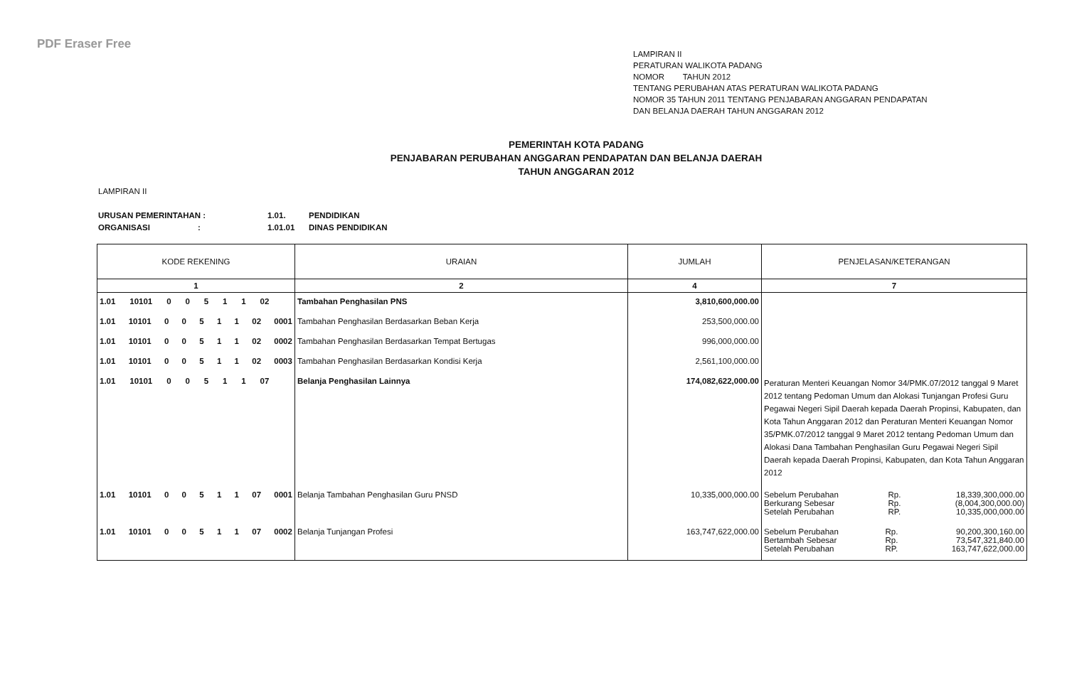PDF Eraser Free
LAMPIRAN II
PERATURAN WALIKOTA PADANG
NOMOR TAHUN 2012
TENTANG PERUBAHAN ATAS PERATURAN WALIKOTA PADANG
NOMOR 35 TAHUN 2011 TENTANG PENJABARAN ANGGARAN PENDAPATAN
DAN BELANJA DAERAH TAHUN ANGGARAN 2012
PEMERINTAH KOTA PADANG
PENJABARAN PERUBAHAN ANGGARAN PENDAPATAN DAN BELANJA DAERAH
TAHUN ANGGARAN 2012
LAMPIRAN II
| URUSAN PEMERINTAHAN : | 1.01. | PENDIDIKAN |
| ORGANISASI : | 1.01.01 | DINAS PENDIDIKAN |
| KODE REKENING | URAIAN | JUMLAH | PENJELASAN/KETERANGAN |
| --- | --- | --- | --- |
| 1 | 2 | 4 | 7 |
| 1.01 10101 0 0 5 1 1 02 | Tambahan Penghasilan PNS | 3,810,600,000.00 | |
| 1.01 10101 0 0 5 1 1 02 0001 | Tambahan Penghasilan Berdasarkan Beban Kerja | 253,500,000.00 | |
| 1.01 10101 0 0 5 1 1 02 0002 | Tambahan Penghasilan Berdasarkan Tempat Bertugas | 996,000,000.00 | |
| 1.01 10101 0 0 5 1 1 02 0003 | Tambahan Penghasilan Berdasarkan Kondisi Kerja | 2,561,100,000.00 | |
| 1.01 10101 0 0 5 1 1 07 | Belanja Penghasilan Lainnya | 174,082,622,000.00 | Peraturan Menteri Keuangan Nomor 34/PMK.07/2012 tanggal 9 Maret 2012 tentang Pedoman Umum dan Alokasi Tunjangan Profesi Guru Pegawai Negeri Sipil Daerah kepada Daerah Propinsi, Kabupaten, dan Kota Tahun Anggaran 2012 dan Peraturan Menteri Keuangan Nomor 35/PMK.07/2012 tanggal 9 Maret 2012 tentang Pedoman Umum dan Alokasi Dana Tambahan Penghasilan Guru Pegawai Negeri Sipil Daerah kepada Daerah Propinsi, Kabupaten, dan Kota Tahun Anggaran 2012 |
| 1.01 10101 0 0 5 1 1 07 0001 | Belanja Tambahan Penghasilan Guru PNSD | 10,335,000,000.00 | / Sebelum Perubahan / Rp. / 18,339,300,000.00 / / Berkurang Sebesar / Rp. / (8,004,300,000.00) / / Setelah Perubahan / RP. / 10,335,000,000.00 / |
| 1.01 10101 0 0 5 1 1 07 0002 | Belanja Tunjangan Profesi | 163,747,622,000.00 | / Sebelum Perubahan / Rp. / 90,200,300,160.00 / / Bertambah Sebesar / Rp. / 73,547,321,840.00 / / Setelah Perubahan / RP. / 163,747,622,000.00 / |